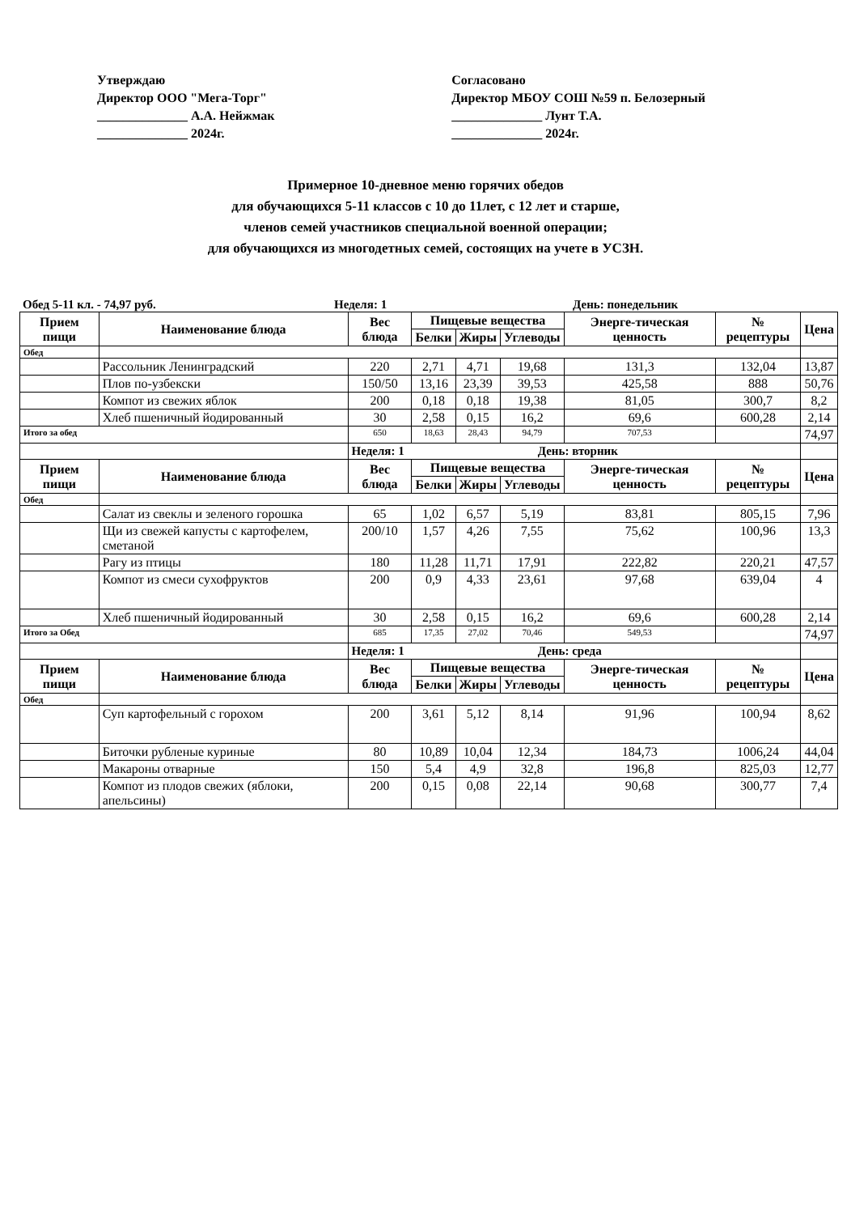Утверждаю
Директор ООО "Мега-Торг"
______________ А.А. Нейжмак
______________ 2024г.
Согласовано
Директор МБОУ СОШ №59 п. Белозерный
______________ Лунт Т.А.
______________ 2024г.
Примерное 10-дневное меню горячих обедов
для обучающихся 5-11 классов с 10 до 11лет, с 12 лет и старше,
членов семей участников специальной военной операции;
для обучающихся из многодетных семей, состоящих на учете в УСЗН.
Обед 5-11 кл. - 74,97 руб. Неделя: 1 День: понедельник
| Прием пищи | Наименование блюда | Вес блюда | Пищевые вещества | | | Энерге-тическая ценность | № рецептуры | Цена |
| --- | --- | --- | --- | --- | --- | --- | --- | --- |
| | | | Белки | Жиры | Углеводы | | | |
| Обед | | | | | | | | |
| | Рассольник Ленинградский | 220 | 2,71 | 4,71 | 19,68 | 131,3 | 132,04 | 13,87 |
| | Плов по-узбекски | 150/50 | 13,16 | 23,39 | 39,53 | 425,58 | 888 | 50,76 |
| | Компот из свежих яблок | 200 | 0,18 | 0,18 | 19,38 | 81,05 | 300,7 | 8,2 |
| | Хлеб пшеничный йодированный | 30 | 2,58 | 0,15 | 16,2 | 69,6 | 600,28 | 2,14 |
| Итого за обед | | 650 | 18,63 | 28,43 | 94,79 | 707,53 | | 74,97 |
| | | Неделя: 1 День: вторник | | | | | | |
| Прием пищи | Наименование блюда | Вес блюда | Пищевые вещества | | | Энерге-тическая ценность | № рецептуры | Цена |
| | | | Белки | Жиры | Углеводы | | | |
| Обед | | | | | | | | |
| | Салат из свеклы и зеленого горошка | 65 | 1,02 | 6,57 | 5,19 | 83,81 | 805,15 | 7,96 |
| | Щи из свежей капусты с картофелем, сметаной | 200/10 | 1,57 | 4,26 | 7,55 | 75,62 | 100,96 | 13,3 |
| | Рагу из птицы | 180 | 11,28 | 11,71 | 17,91 | 222,82 | 220,21 | 47,57 |
| | Компот из смеси сухофруктов | 200 | 0,9 | 4,33 | 23,61 | 97,68 | 639,04 | 4 |
| | Хлеб пшеничный йодированный | 30 | 2,58 | 0,15 | 16,2 | 69,6 | 600,28 | 2,14 |
| Итого за Обед | | 685 | 17,35 | 27,02 | 70,46 | 549,53 | | 74,97 |
| | | Неделя: 1 День: среда | | | | | | |
| Прием пищи | Наименование блюда | Вес блюда | Пищевые вещества | | | Энерге-тическая ценность | № рецептуры | Цена |
| | | | Белки | Жиры | Углеводы | | | |
| Обед | | | | | | | | |
| | Суп картофельный с горохом | 200 | 3,61 | 5,12 | 8,14 | 91,96 | 100,94 | 8,62 |
| | Биточки рубленые куриные | 80 | 10,89 | 10,04 | 12,34 | 184,73 | 1006,24 | 44,04 |
| | Макароны отварные | 150 | 5,4 | 4,9 | 32,8 | 196,8 | 825,03 | 12,77 |
| | Компот из плодов свежих (яблоки, апельсины) | 200 | 0,15 | 0,08 | 22,14 | 90,68 | 300,77 | 7,4 |